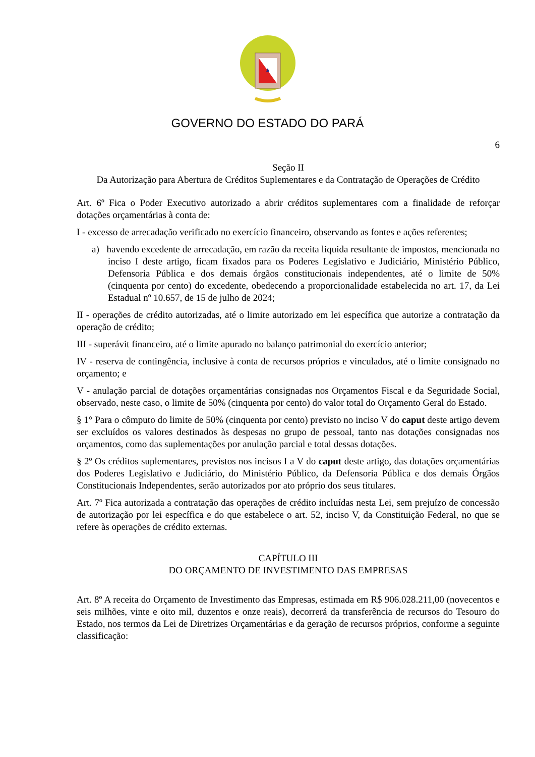GOVERNO DO ESTADO DO PARÁ
6
Seção II
Da Autorização para Abertura de Créditos Suplementares e da Contratação de Operações de Crédito
Art. 6º Fica o Poder Executivo autorizado a abrir créditos suplementares com a finalidade de reforçar dotações orçamentárias à conta de:
I - excesso de arrecadação verificado no exercício financeiro, observando as fontes e ações referentes;
a) havendo excedente de arrecadação, em razão da receita liquida resultante de impostos, mencionada no inciso I deste artigo, ficam fixados para os Poderes Legislativo e Judiciário, Ministério Público, Defensoria Pública e dos demais órgãos constitucionais independentes, até o limite de 50% (cinquenta por cento) do excedente, obedecendo a proporcionalidade estabelecida no art. 17, da Lei Estadual nº 10.657, de 15 de julho de 2024;
II - operações de crédito autorizadas, até o limite autorizado em lei específica que autorize a contratação da operação de crédito;
III - superávit financeiro, até o limite apurado no balanço patrimonial do exercício anterior;
IV - reserva de contingência, inclusive à conta de recursos próprios e vinculados, até o limite consignado no orçamento; e
V - anulação parcial de dotações orçamentárias consignadas nos Orçamentos Fiscal e da Seguridade Social, observado, neste caso, o limite de 50% (cinquenta por cento) do valor total do Orçamento Geral do Estado.
§ 1° Para o cômputo do limite de 50% (cinquenta por cento) previsto no inciso V do caput deste artigo devem ser excluídos os valores destinados às despesas no grupo de pessoal, tanto nas dotações consignadas nos orçamentos, como das suplementações por anulação parcial e total dessas dotações.
§ 2º Os créditos suplementares, previstos nos incisos I a V do caput deste artigo, das dotações orçamentárias dos Poderes Legislativo e Judiciário, do Ministério Público, da Defensoria Pública e dos demais Órgãos Constitucionais Independentes, serão autorizados por ato próprio dos seus titulares.
Art. 7º Fica autorizada a contratação das operações de crédito incluídas nesta Lei, sem prejuízo de concessão de autorização por lei específica e do que estabelece o art. 52, inciso V, da Constituição Federal, no que se refere às operações de crédito externas.
CAPÍTULO III
DO ORÇAMENTO DE INVESTIMENTO DAS EMPRESAS
Art. 8º A receita do Orçamento de Investimento das Empresas, estimada em R$ 906.028.211,00 (novecentos e seis milhões, vinte e oito mil, duzentos e onze reais), decorrerá da transferência de recursos do Tesouro do Estado, nos termos da Lei de Diretrizes Orçamentárias e da geração de recursos próprios, conforme a seguinte classificação: